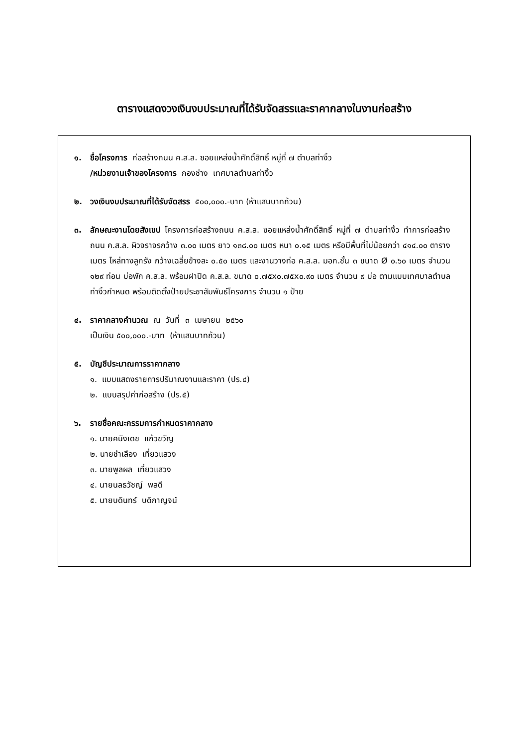ตารางแสดงวงเงินงบประมาณที่ได้รับจัดสรรและราคากลางในงานก่อสร้าง
๑. ชื่อโครงการ ก่อสร้างถนน ค.ส.ล. ซอยแหล่งน้ำศักดิ์สิทธิ์ หมู่ที่ ๗ ตำบลท่างิ้ว
/หน่วยงานเจ้าของโครงการ กองช่าง เทศบาลตำบลท่างิ้ว
๒. วงเงินงบประมาณที่ได้รับจัดสรร ๕๐๐,๐๐๐.-บาท (ห้าแสนบาทถ้วน)
๓. ลักษณะงานโดยสังเขป โครงการก่อสร้างถนน ค.ส.ล. ซอยแหล่งน้ำศักดิ์สิทธิ์ หมู่ที่ ๗ ตำบลท่างิ้ว ทำการก่อสร้างถนน ค.ส.ล. ผิวจราจรกว้าง ๓.๐๐ เมตร ยาว ๑๓๘.๐๐ เมตร หนา ๐.๑๕ เมตร หรือมีพื้นที่ไม่น้อยกว่า ๔๑๔.๐๐ ตารางเมตร ไหล่ทางลูกรัง กว้างเฉลี่ยข้างละ ๐.๕๐ เมตร และงานวางท่อ ค.ส.ล. มอก.ชั้น ๓ ขนาด Ø ๐.๖๐ เมตร จำนวน ๑๒๙ ท่อน บ่อพัก ค.ส.ล. พร้อมฝาปิด ค.ส.ล. ขนาด ๐.๗๕x๐.๗๕x๐.๙๐ เมตร จำนวน ๙ บ่อ ตามแบบเทศบาลตำบลท่างิ้วกำหนด พร้อมติดตั้งป้ายประชาสัมพันธ์โครงการ จำนวน ๑ ป้าย
๔. ราคากลางคำนวณ ณ วันที่ ๓ เมษายน ๒๕๖๐
เป็นเงิน ๕๐๐,๐๐๐.-บาท (ห้าแสนบาทถ้วน)
๕. บัญชีประมาณการราคากลาง
๑. แบบแสดงรายการปริมาณงานและราคา (ปร.๔)
๒. แบบสรุปค่าก่อสร้าง (ปร.๕)
๖. รายชื่อคณะกรรมการกำหนดราคากลาง
๑. นายคนึงเดช แก้วขวัญ
๒. นายชำเลือง เที่ยวแสวง
๓. นายพูลผล เที่ยวแสวง
๔. นายนลธวัชญ์ พลดี
๕. นายบดินทร์ บดิกาญจน์